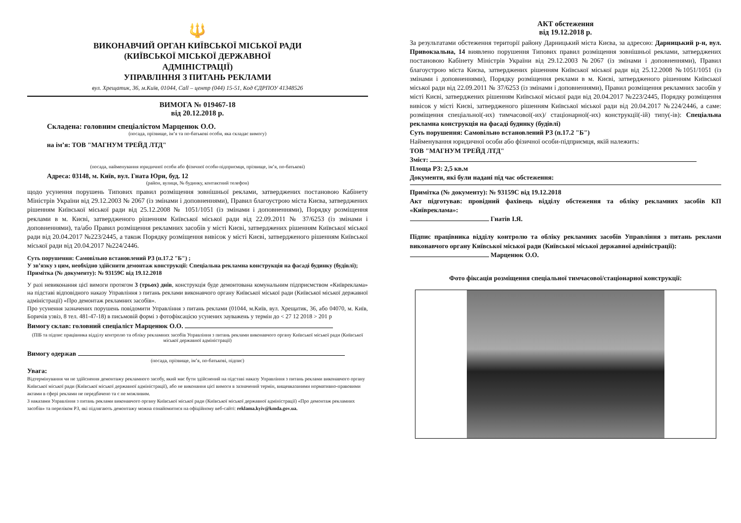🔱
ВИКОНАВЧИЙ ОРГАН КИЇВСЬКОЇ МІСЬКОЇ РАДИ
(КИЇВСЬКОЇ МІСЬКОЇ ДЕРЖАВНОЇ
АДМІНІСТРАЦІЇ)
УПРАВЛІННЯ З ПИТАНЬ РЕКЛАМИ
вул. Хрещатик, 36, м.Київ, 01044, Call – центр (044) 15-51, Код ЄДРПОУ 41348526
ВИМОГА № 019467-18
від 20.12.2018 р.
Складена: головним спеціалістом Марценюк О.О.
(посада, прізвище, ім’я та по-батькові особи, яка складає вимогу)
на ім’я: ТОВ "МАГНУМ ТРЕЙД ЛТД"
(посада, найменування юридичної особи або фізичної особи-підприємця, прізвище, ім’я, по-батькові)
Адреса: 03148, м. Київ, вул. Гната Юри, буд. 12
(район, вулиця, № будинку, контактний телефон)
щодо усунення порушень Типових правил розміщення зовнішньої реклами, затверджених постановою Кабінету Міністрів України від 29.12.2003 № 2067 (із змінами і доповненнями), Правил благоустрою міста Києва, затверджених рішенням Київської міської ради від 25.12.2008 № 1051/1051 (із змінами і доповненнями), Порядку розміщення реклами в м. Києві, затвердженого рішенням Київської міської ради від 22.09.2011 № 37/6253 (із змінами і доповненнями), та/або Правил розміщення рекламних засобів у місті Києві, затверджених рішенням Київської міської ради від 20.04.2017 №223/2445, а також Порядку розміщення вивісок у місті Києві, затвердженого рішенням Київської міської ради від 20.04.2017 №224/2446.
Суть порушення: Самовільно встановлений РЗ (п.17.2 "Б") ;
У зв’язку з цим, необхідно здійснити демонтаж конструкції: Спеціальна рекламна конструкція на фасаді будинку (будівлі);
Примітка (№ документу): № 93159С від 19.12.2018
У разі невиконання цієї вимоги протягом 3 (трьох) днів, конструкція буде демонтована комунальним підприємством «Київреклама» на підставі відповідного наказу Управління з питань реклами виконавчого органу Київської міської ради (Київської міської державної адміністрації) «Про демонтаж рекламних засобів».
Про усунення зазначених порушень повідомити Управління з питань реклами (01044, м.Київ, вул. Хрещатик, 36, або 04070, м. Київ, Боричів узвіз, 8 тел. 481-47-18) в письмовій формі з фотофіксацією усунених зауважень у термін до < 27 12 2018 > 201 р
Вимогу склав: головний спеціаліст Марценюк О.О.
(ПІБ та підпис працівника відділу контролю та обліку рекламних засобів Управління з питань реклами виконавчого органу Київської міської ради (Київської міської державної адміністрації)
Вимогу одержав
(посада, прізвище, ім’я, по-батькові, підпис)
Увага:
Відтермінування чи не здійснення демонтажу рекламного засобу, який має бути здійснений на підставі наказу Управління з питань реклами виконавчого органу Київської міської ради (Київської міської державної адміністрації), або не виконання цієї вимоги в зазначений термін, вищевказаними нормативно-правовими актами в сфері реклами не передбачено та є не можливим.
З наказами Управління з питань реклами виконавчого органу Київської міської ради (Київської міської державної адміністрації) «Про демонтаж рекламних засобів» та переліком РЗ, які підлягають демонтажу можна ознайомитися на офіційному веб-сайті: reklama.kyiv@kmda.gov.ua.
АКТ обстеження
від 19.12.2018 р.
За результатами обстеження території району Дарницький міста Києва, за адресою: Дарницький р-н, вул. Привокзальна, 14 виявлено порушення Типових правил розміщення зовнішньої реклами, затверджених постановою Кабінету Міністрів України від 29.12.2003 №2067 (із змінами і доповненнями), Правил благоустрою міста Києва, затверджених рішенням Київської міської ради від 25.12.2008 №1051/1051 (із змінами і доповненнями), Порядку розміщення реклами в м. Києві, затвердженого рішенням Київської міської ради від 22.09.2011 № 37/6253 (із змінами і доповненнями), Правил розміщення рекламних засобів у місті Києві, затверджених рішенням Київської міської ради від 20.04.2017 №223/2445, Порядку розміщення вивісок у місті Києві, затвердженого рішенням Київської міської ради від 20.04.2017 №224/2446, а саме: розміщення спеціальної(-их) тимчасової(-их)/ стаціонарної(-их) конструкції(-ій) типу(-ів): Спеціальна рекламна конструкція на фасаді будинку (будівлі)
Суть порушення: Самовільно встановлений РЗ (п.17.2 "Б")
Найменування юридичної особи або фізичної особи-підприємця, якій належить:
ТОВ "МАГНУМ ТРЕЙД ЛТД"
Зміст:
Площа РЗ: 2,5 кв.м
Документи, які були надані під час обстеження:
Примітка (№ документу): № 93159С від 19.12.2018
Акт підготував: провідний фахівець відділу обстеження та обліку рекламних засобів КП «Київреклама»:
Гнатів І.Я.
Підпис працівника відділу контролю та обліку рекламних засобів Управління з питань реклами виконавчого органу Київської міської ради (Київської міської державної адміністрації):
Марценюк О.О.
Фото фіксація розміщення спеціальної тимчасової/стаціонарної конструкції: